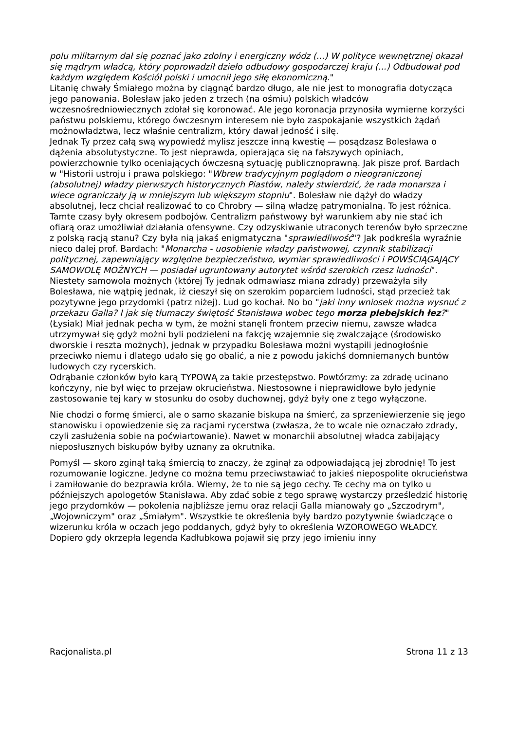polu militarnym dał się poznać jako zdolny i energiczny wódz (...) W polityce wewnętrznej okazał się mądrym władcą, który poprowadził dzieło odbudowy gospodarczej kraju (...) Odbudował pod każdym względem Kościół polski i umocnił jego siłę ekonomiczną."
Litanię chwały Śmiałego można by ciągnąć bardzo długo, ale nie jest to monografia dotycząca jego panowania. Bolesław jako jeden z trzech (na ośmiu) polskich władców wczesnośredniowiecznych zdołał się koronować. Ale jego koronacja przynosiła wymierne korzyści państwu polskiemu, którego ówczesnym interesem nie było zaspokajanie wszystkich żądań możnowładztwa, lecz właśnie centralizm, który dawał jedność i siłę.
Jednak Ty przez całą swą wypowiedź mylisz jeszcze inną kwestię — posądzasz Bolesława o dążenia absolutystyczne. To jest nieprawda, opierająca się na fałszywych opiniach, powierzchownie tylko oceniających ówczesną sytuację publicznoprawną. Jak pisze prof. Bardach w "Historii ustroju i prawa polskiego: "Wbrew tradycyjnym poglądom o nieograniczonej (absolutnej) władzy pierwszych historycznych Piastów, należy stwierdzić, że rada monarsza i wiece ograniczały ją w mniejszym lub większym stopniu". Bolesław nie dążył do władzy absolutnej, lecz chciał realizować to co Chrobry — silną władzę patrymonialną. To jest różnica. Tamte czasy były okresem podbojów. Centralizm państwowy był warunkiem aby nie stać ich ofiarą oraz umożliwiał działania ofensywne. Czy odzyskiwanie utraconych terenów było sprzeczne z polską racją stanu? Czy była nią jakaś enigmatyczna "sprawiedliwość"? Jak podkreśla wyraźnie nieco dalej prof. Bardach: "Monarcha - uosobienie władzy państwowej, czynnik stabilizacji politycznej, zapewniający względne bezpieczeństwo, wymiar sprawiedliwości i POWŚCIĄGAJĄCY SAMOWOLĘ MOŻNYCH — posiadał ugruntowany autorytet wśród szerokich rzesz ludności". Niestety samowola możnych (której Ty jednak odmawiasz miana zdrady) przeważyła siły Bolesława, nie wątpię jednak, iż cieszył się on szerokim poparciem ludności, stąd przecież tak pozytywne jego przydomki (patrz niżej). Lud go kochał. No bo "jaki inny wniosek można wysnuć z przekazu Galla? I jak się tłumaczy świętość Stanisława wobec tego morza plebejskich łez?" (Łysiak) Miał jednak pecha w tym, że możni stanęli frontem przeciw niemu, zawsze władca utrzymywał się gdyż możni byli podzieleni na fakcję wzajemnie się zwalczające (środowisko dworskie i reszta możnych), jednak w przypadku Bolesława możni wystąpili jednogłośnie przeciwko niemu i dlatego udało się go obalić, a nie z powodu jakichś domniemanych buntów ludowych czy rycerskich.
Odrąbanie członków było karą TYPOWĄ za takie przestępstwo. Powtórzmy: za zdradę ucinano kończyny, nie był więc to przejaw okrucieństwa. Niestosowne i nieprawidłowe było jedynie zastosowanie tej kary w stosunku do osoby duchownej, gdyż były one z tego wyłączone.
Nie chodzi o formę śmierci, ale o samo skazanie biskupa na śmierć, za sprzeniewierzenie się jego stanowisku i opowiedzenie się za racjami rycerstwa (zwłasza, że to wcale nie oznaczało zdrady, czyli zasłużenia sobie na poćwiartowanie). Nawet w monarchii absolutnej władca zabijający nieposłusznych biskupów byłby uznany za okrutnika.
Pomyśl — skoro zginął taką śmiercią to znaczy, że zginął za odpowiadającą jej zbrodnię! To jest rozumowanie logiczne. Jedyne co można temu przeciwstawiać to jakieś niepospolite okrucieństwa i zamiłowanie do bezprawia króla. Wiemy, że to nie są jego cechy. Te cechy ma on tylko u późniejszych apologetów Stanisława. Aby zdać sobie z tego sprawę wystarczy prześledzić historię jego przydomków — pokolenia najbliższe jemu oraz relacji Galla mianowały go „Szczodrym", „Wojowniczym" oraz „Śmiałym". Wszystkie te określenia były bardzo pozytywnie świadczące o wizerunku króla w oczach jego poddanych, gdyż były to określenia WZOROWEGO WŁADCY. Dopiero gdy okrzepła legenda Kadłubkowa pojawił się przy jego imieniu inny
Racjonalista.pl Strona 11 z 13